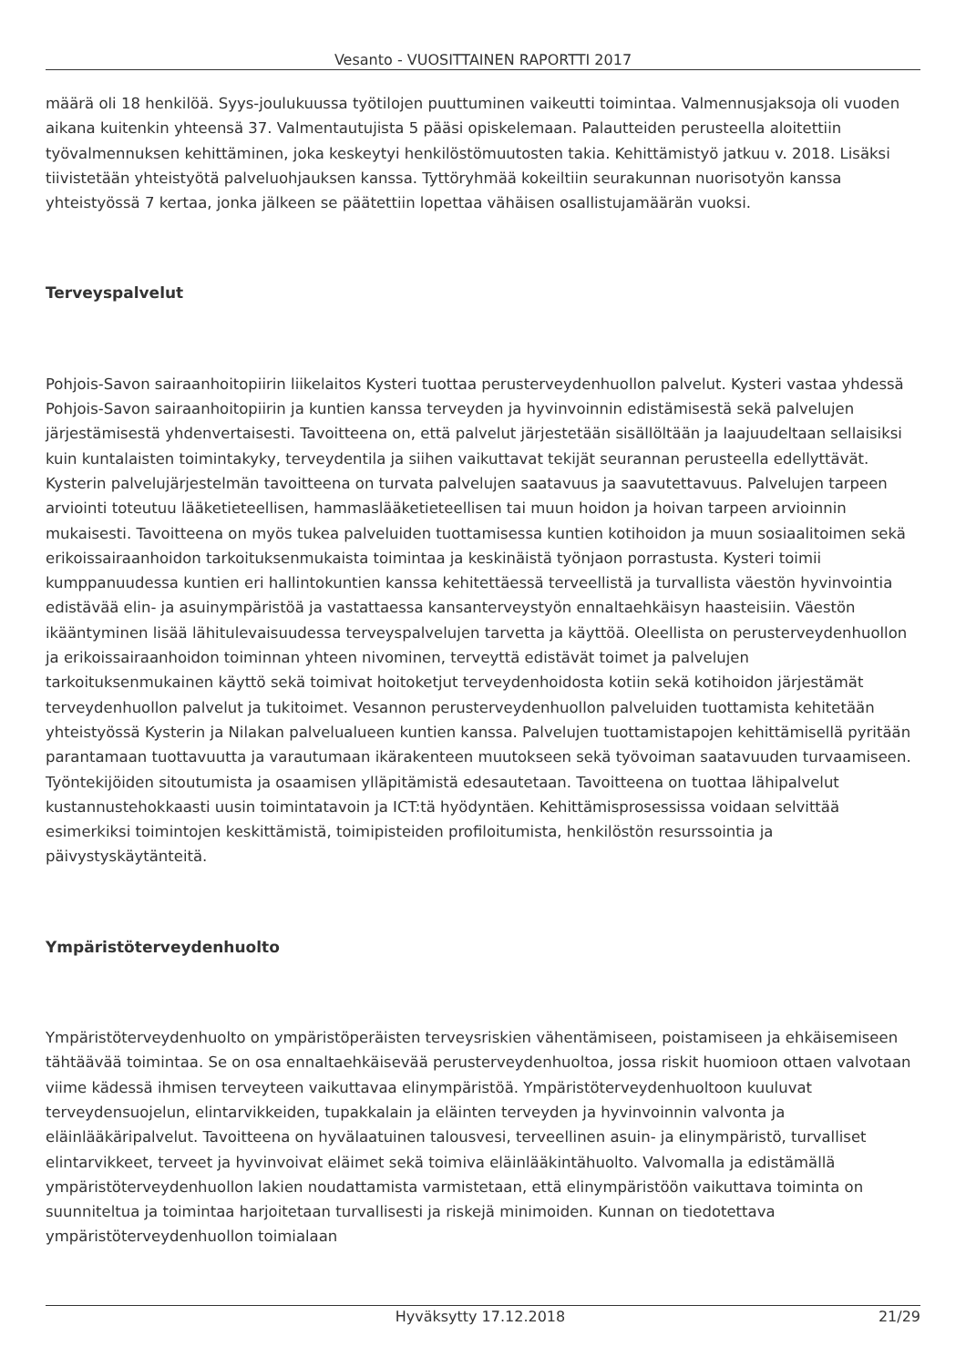Vesanto - VUOSITTAINEN RAPORTTI 2017
määrä oli 18 henkilöä. Syys-joulukuussa työtilojen puuttuminen vaikeutti toimintaa. Valmennusjaksoja oli vuoden aikana kuitenkin yhteensä 37. Valmentautujista 5 pääsi opiskelemaan. Palautteiden perusteella aloitettiin työvalmennuksen kehittäminen, joka keskeytyi henkilöstömuutosten takia. Kehittämistyö jatkuu v. 2018. Lisäksi tiivistetään yhteistyötä palveluohjauksen kanssa. Tyttöryhmää kokeiltiin seurakunnan nuorisotyön kanssa yhteistyössä 7 kertaa, jonka jälkeen se päätettiin lopettaa vähäisen osallistujamäärän vuoksi.
Terveyspalvelut
Pohjois-Savon sairaanhoitopiirin liikelaitos Kysteri tuottaa perusterveydenhuollon palvelut. Kysteri vastaa yhdessä Pohjois-Savon sairaanhoitopiirin ja kuntien kanssa terveyden ja hyvinvoinnin edistämisestä sekä palvelujen järjestämisestä yhdenvertaisesti. Tavoitteena on, että palvelut järjestetään sisällöltään ja laajuudeltaan sellaisiksi kuin kuntalaisten toimintakyky, terveydentila ja siihen vaikuttavat tekijät seurannan perusteella edellyttävät. Kysterin palvelujärjestelmän tavoitteena on turvata palvelujen saatavuus ja saavutettavuus. Palvelujen tarpeen arviointi toteutuu lääketieteellisen, hammaslääketieteellisen tai muun hoidon ja hoivan tarpeen arvioinnin mukaisesti. Tavoitteena on myös tukea palveluiden tuottamisessa kuntien kotihoidon ja muun sosiaalitoimen sekä erikoissairaanhoidon tarkoituksenmukaista toimintaa ja keskinäistä työnjaon porrastusta. Kysteri toimii kumppanuudessa kuntien eri hallintokuntien kanssa kehitettäessä terveellistä ja turvallista väestön hyvinvointia edistävää elin- ja asuinympäristöä ja vastattaessa kansanterveystyön ennaltaehkäisyn haasteisiin. Väestön ikääntyminen lisää lähitulevaisuudessa terveyspalvelujen tarvetta ja käyttöä. Oleellista on perusterveydenhuollon ja erikoissairaanhoidon toiminnan yhteen nivominen, terveyttä edistävät toimet ja palvelujen tarkoituksenmukainen käyttö sekä toimivat hoitoketjut terveydenhoidosta kotiin sekä kotihoidon järjestämät terveydenhuollon palvelut ja tukitoimet. Vesannon perusterveydenhuollon palveluiden tuottamista kehitetään yhteistyössä Kysterin ja Nilakan palvelualueen kuntien kanssa. Palvelujen tuottamistapojen kehittämisellä pyritään parantamaan tuottavuutta ja varautumaan ikärakenteen muutokseen sekä työvoiman saatavuuden turvaamiseen. Työntekijöiden sitoutumista ja osaamisen ylläpitämistä edesautetaan. Tavoitteena on tuottaa lähipalvelut kustannustehokkaasti uusin toimintatavoin ja ICT:tä hyödyntäen. Kehittämisprosessissa voidaan selvittää esimerkiksi toimintojen keskittämistä, toimipisteiden profiloitumista, henkilöstön resurssointia ja päivystyskäytänteitä.
Ympäristöterveydenhuolto
Ympäristöterveydenhuolto on ympäristöperäisten terveysriskien vähentämiseen, poistamiseen ja ehkäisemiseen tähtäävää toimintaa. Se on osa ennaltaehkäisevää perusterveydenhuoltoa, jossa riskit huomioon ottaen valvotaan viime kädessä ihmisen terveyteen vaikuttavaa elinympäristöä. Ympäristöterveydenhuoltoon kuuluvat terveydensuojelun, elintarvikkeiden, tupakkalain ja eläinten terveyden ja hyvinvoinnin valvonta ja eläinlääkäripalvelut. Tavoitteena on hyvälaatuinen talousvesi, terveellinen asuin- ja elinympäristö, turvalliset elintarvikkeet, terveet ja hyvinvoivat eläimet sekä toimiva eläinlääkintähuolto. Valvomalla ja edistämällä ympäristöterveydenhuollon lakien noudattamista varmistetaan, että elinympäristöön vaikuttava toiminta on suunniteltua ja toimintaa harjoitetaan turvallisesti ja riskejä minimoiden. Kunnan on tiedotettava ympäristöterveydenhuollon toimialaan
Hyväksytty 17.12.2018 21/29